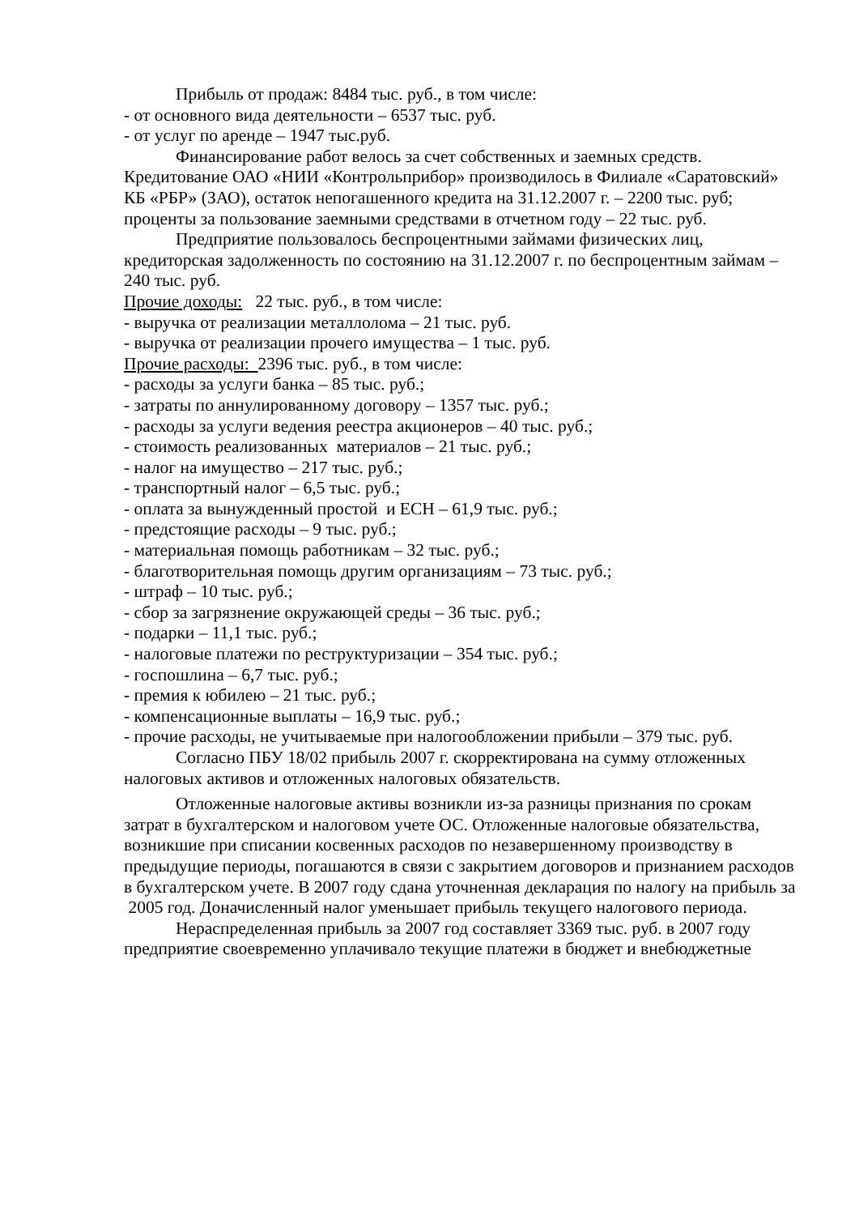Прибыль от продаж: 8484 тыс. руб., в том числе:
- от основного вида деятельности – 6537 тыс. руб.
- от услуг по аренде – 1947 тыс.руб.
Финансирование работ велось за счет собственных и заемных средств. Кредитование ОАО «НИИ «Контрольприбор» производилось в Филиале «Саратовский» КБ «РБР» (ЗАО), остаток непогашенного кредита на 31.12.2007 г. – 2200 тыс. руб; проценты за пользование заемными средствами в отчетном году – 22 тыс. руб.
Предприятие пользовалось беспроцентными займами физических лиц, кредиторская задолженность по состоянию на 31.12.2007 г. по беспроцентным займам – 240 тыс. руб.
Прочие доходы: 22 тыс. руб., в том числе:
- выручка от реализации металлолома – 21 тыс. руб.
- выручка от реализации прочего имущества – 1 тыс. руб.
Прочие расходы: 2396 тыс. руб., в том числе:
- расходы за услуги банка – 85 тыс. руб.;
- затраты по аннулированному договору – 1357 тыс. руб.;
- расходы за услуги ведения реестра акционеров – 40 тыс. руб.;
- стоимость реализованных материалов – 21 тыс. руб.;
- налог на имущество – 217 тыс. руб.;
- транспортный налог – 6,5 тыс. руб.;
- оплата за вынужденный простой и ЕСН – 61,9 тыс. руб.;
- предстоящие расходы – 9 тыс. руб.;
- материальная помощь работникам – 32 тыс. руб.;
- благотворительная помощь другим организациям – 73 тыс. руб.;
- штраф – 10 тыс. руб.;
- сбор за загрязнение окружающей среды – 36 тыс. руб.;
- подарки – 11,1 тыс. руб.;
- налоговые платежи по реструктуризации – 354 тыс. руб.;
- госпошлина – 6,7 тыс. руб.;
- премия к юбилею – 21 тыс. руб.;
- компенсационные выплаты – 16,9 тыс. руб.;
- прочие расходы, не учитываемые при налогообложении прибыли – 379 тыс. руб.
Согласно ПБУ 18/02 прибыль 2007 г. скорректирована на сумму отложенных налоговых активов и отложенных налоговых обязательств.
Отложенные налоговые активы возникли из-за разницы признания по срокам затрат в бухгалтерском и налоговом учете ОС. Отложенные налоговые обязательства, возникшие при списании косвенных расходов по незавершенному производству в предыдущие периоды, погашаются в связи с закрытием договоров и признанием расходов в бухгалтерском учете. В 2007 году сдана уточненная декларация по налогу на прибыль за
2005 год. Доначисленный налог уменьшает прибыль текущего налогового периода.
Нераспределенная прибыль за 2007 год составляет 3369 тыс. руб. в 2007 году предприятие своевременно уплачивало текущие платежи в бюджет и внебюджетные